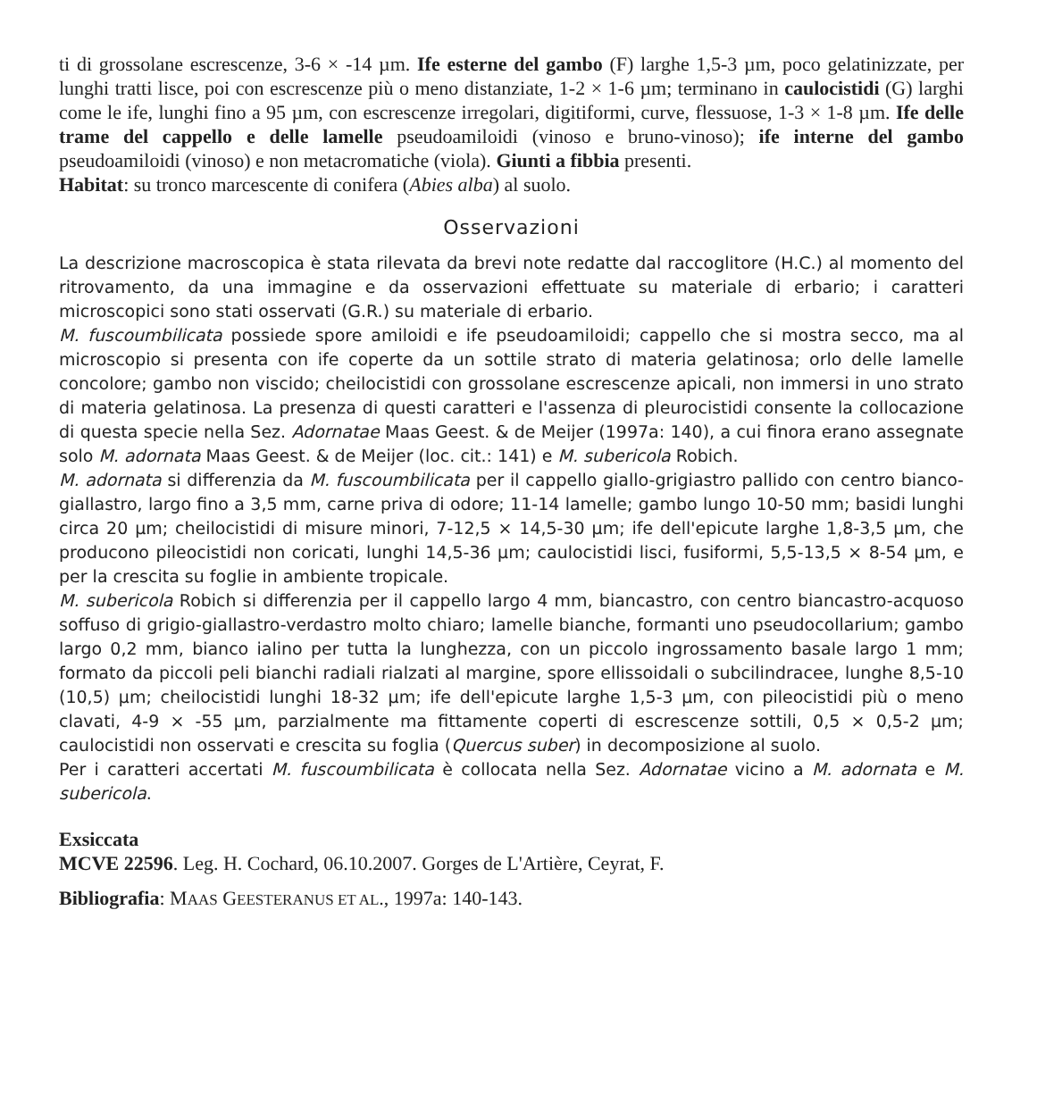ti di grossolane escrescenze, 3-6 × -14 µm. Ife esterne del gambo (F) larghe 1,5-3 µm, poco gelatinizzate, per lunghi tratti lisce, poi con escrescenze più o meno distanziate, 1-2 × 1-6 µm; terminano in caulocistidi (G) larghi come le ife, lunghi fino a 95 µm, con escrescenze irregolari, digitiformi, curve, flessuose, 1-3 × 1-8 µm. Ife delle trame del cappello e delle lamelle pseudoamiloidi (vinoso e bruno-vinoso); ife interne del gambo pseudoamiloidi (vinoso) e non metacromatiche (viola). Giunti a fibbia presenti.
Habitat: su tronco marcescente di conifera (Abies alba) al suolo.
Osservazioni
La descrizione macroscopica è stata rilevata da brevi note redatte dal raccoglitore (H.C.) al momento del ritrovamento, da una immagine e da osservazioni effettuate su materiale di erbario; i caratteri microscopici sono stati osservati (G.R.) su materiale di erbario.
M. fuscoumbilicata possiede spore amiloidi e ife pseudoamiloidi; cappello che si mostra secco, ma al microscopio si presenta con ife coperte da un sottile strato di materia gelatinosa; orlo delle lamelle concolore; gambo non viscido; cheilocistidi con grossolane escrescenze apicali, non immersi in uno strato di materia gelatinosa. La presenza di questi caratteri e l'assenza di pleurocistidi consente la collocazione di questa specie nella Sez. Adornatae Maas Geest. & de Meijer (1997a: 140), a cui finora erano assegnate solo M. adornata Maas Geest. & de Meijer (loc. cit.: 141) e M. subericola Robich.
M. adornata si differenzia da M. fuscoumbilicata per il cappello giallo-grigiastro pallido con centro bianco-giallastro, largo fino a 3,5 mm, carne priva di odore; 11-14 lamelle; gambo lungo 10-50 mm; basidi lunghi circa 20 µm; cheilocistidi di misure minori, 7-12,5 × 14,5-30 µm; ife dell'epicute larghe 1,8-3,5 µm, che producono pileocistidi non coricati, lunghi 14,5-36 µm; caulocistidi lisci, fusiformi, 5,5-13,5 × 8-54 µm, e per la crescita su foglie in ambiente tropicale.
M. subericola Robich si differenzia per il cappello largo 4 mm, biancastro, con centro biancastro-acquoso soffuso di grigio-giallastro-verdastro molto chiaro; lamelle bianche, formanti uno pseudocollarium; gambo largo 0,2 mm, bianco ialino per tutta la lunghezza, con un piccolo ingrossamento basale largo 1 mm; formato da piccoli peli bianchi radiali rialzati al margine, spore ellissoidali o subcilindracee, lunghe 8,5-10 (10,5) µm; cheilocistidi lunghi 18-32 µm; ife dell'epicute larghe 1,5-3 µm, con pileocistidi più o meno clavati, 4-9 × -55 µm, parzialmente ma fittamente coperti di escrescenze sottili, 0,5 × 0,5-2 µm; caulocistidi non osservati e crescita su foglia (Quercus suber) in decomposizione al suolo.
Per i caratteri accertati M. fuscoumbilicata è collocata nella Sez. Adornatae vicino a M. adornata e M. subericola.
Exsiccata
MCVE 22596. Leg. H. Cochard, 06.10.2007. Gorges de L'Artière, Ceyrat, F.
Bibliografia: MAAS GEESTERANUS ET AL., 1997a: 140-143.